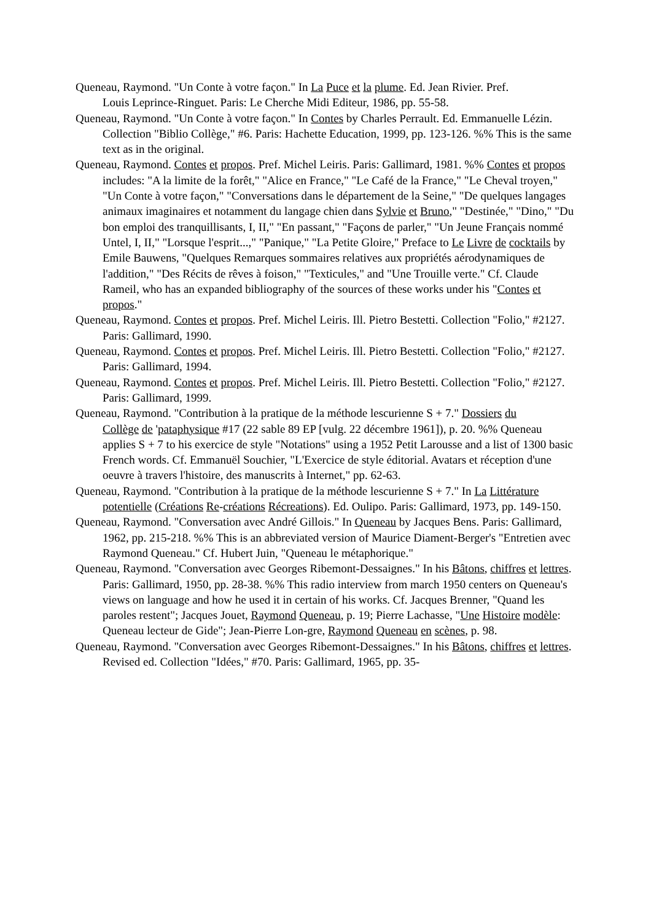Queneau, Raymond. "Un Conte à votre façon." In La Puce et la plume. Ed. Jean Rivier. Pref.
Louis Leprince-Ringuet. Paris: Le Cherche Midi Editeur, 1986, pp. 55-58.
Queneau, Raymond. "Un Conte à votre façon." In Contes by Charles Perrault. Ed. Emmanuelle Lézin. Collection "Biblio Collège," #6. Paris: Hachette Education, 1999, pp. 123-126. %% This is the same text as in the original.
Queneau, Raymond. Contes et propos. Pref. Michel Leiris. Paris: Gallimard, 1981. %% Contes et propos includes: "A la limite de la forêt," "Alice en France," "Le Café de la France," "Le Cheval troyen," "Un Conte à votre façon," "Conversations dans le département de la Seine," "De quelques langages animaux imaginaires et notamment du langage chien dans Sylvie et Bruno," "Destinée," "Dino," "Du bon emploi des tranquillisants, I, II," "En passant," "Façons de parler," "Un Jeune Français nommé Untel, I, II," "Lorsque l'esprit...," "Panique," "La Petite Gloire," Preface to Le Livre de cocktails by Emile Bauwens, "Quelques Remarques sommaires relatives aux propriétés aérodynamiques de l'addition," "Des Récits de rêves à foison," "Texticules," and "Une Trouille verte." Cf. Claude Rameil, who has an expanded bibliography of the sources of these works under his "Contes et propos."
Queneau, Raymond. Contes et propos. Pref. Michel Leiris. Ill. Pietro Bestetti. Collection "Folio," #2127. Paris: Gallimard, 1990.
Queneau, Raymond. Contes et propos. Pref. Michel Leiris. Ill. Pietro Bestetti. Collection "Folio," #2127. Paris: Gallimard, 1994.
Queneau, Raymond. Contes et propos. Pref. Michel Leiris. Ill. Pietro Bestetti. Collection "Folio," #2127. Paris: Gallimard, 1999.
Queneau, Raymond. "Contribution à la pratique de la méthode lescurienne S + 7." Dossiers du
Collège de 'pataphysique #17 (22 sable 89 EP [vulg. 22 décembre 1961]), p. 20. %% Queneau applies S + 7 to his exercice de style "Notations" using a 1952 Petit Larousse and a list of 1300 basic French words. Cf. Emmanuël Souchier, "L'Exercice de style éditorial. Avatars et réception d'une oeuvre à travers l'histoire, des manuscrits à Internet," pp. 62-63.
Queneau, Raymond. "Contribution à la pratique de la méthode lescurienne S + 7." In La Littérature potentielle (Créations Re-créations Récreations). Ed. Oulipo. Paris: Gallimard, 1973, pp. 149-150.
Queneau, Raymond. "Conversation avec André Gillois." In Queneau by Jacques Bens. Paris: Gallimard, 1962, pp. 215-218. %% This is an abbreviated version of Maurice Diament-Berger's "Entretien avec Raymond Queneau." Cf. Hubert Juin, "Queneau le métaphorique."
Queneau, Raymond. "Conversation avec Georges Ribemont-Dessaignes." In his Bâtons, chiffres et lettres. Paris: Gallimard, 1950, pp. 28-38. %% This radio interview from march 1950 centers on Queneau's views on language and how he used it in certain of his works. Cf. Jacques Brenner, "Quand les paroles restent"; Jacques Jouet, Raymond Queneau, p. 19; Pierre Lachasse, "Une Histoire modèle: Queneau lecteur de Gide"; Jean-Pierre Lon-gre, Raymond Queneau en scènes, p. 98.
Queneau, Raymond. "Conversation avec Georges Ribemont-Dessaignes." In his Bâtons, chiffres et lettres. Revised ed. Collection "Idées," #70. Paris: Gallimard, 1965, pp. 35-